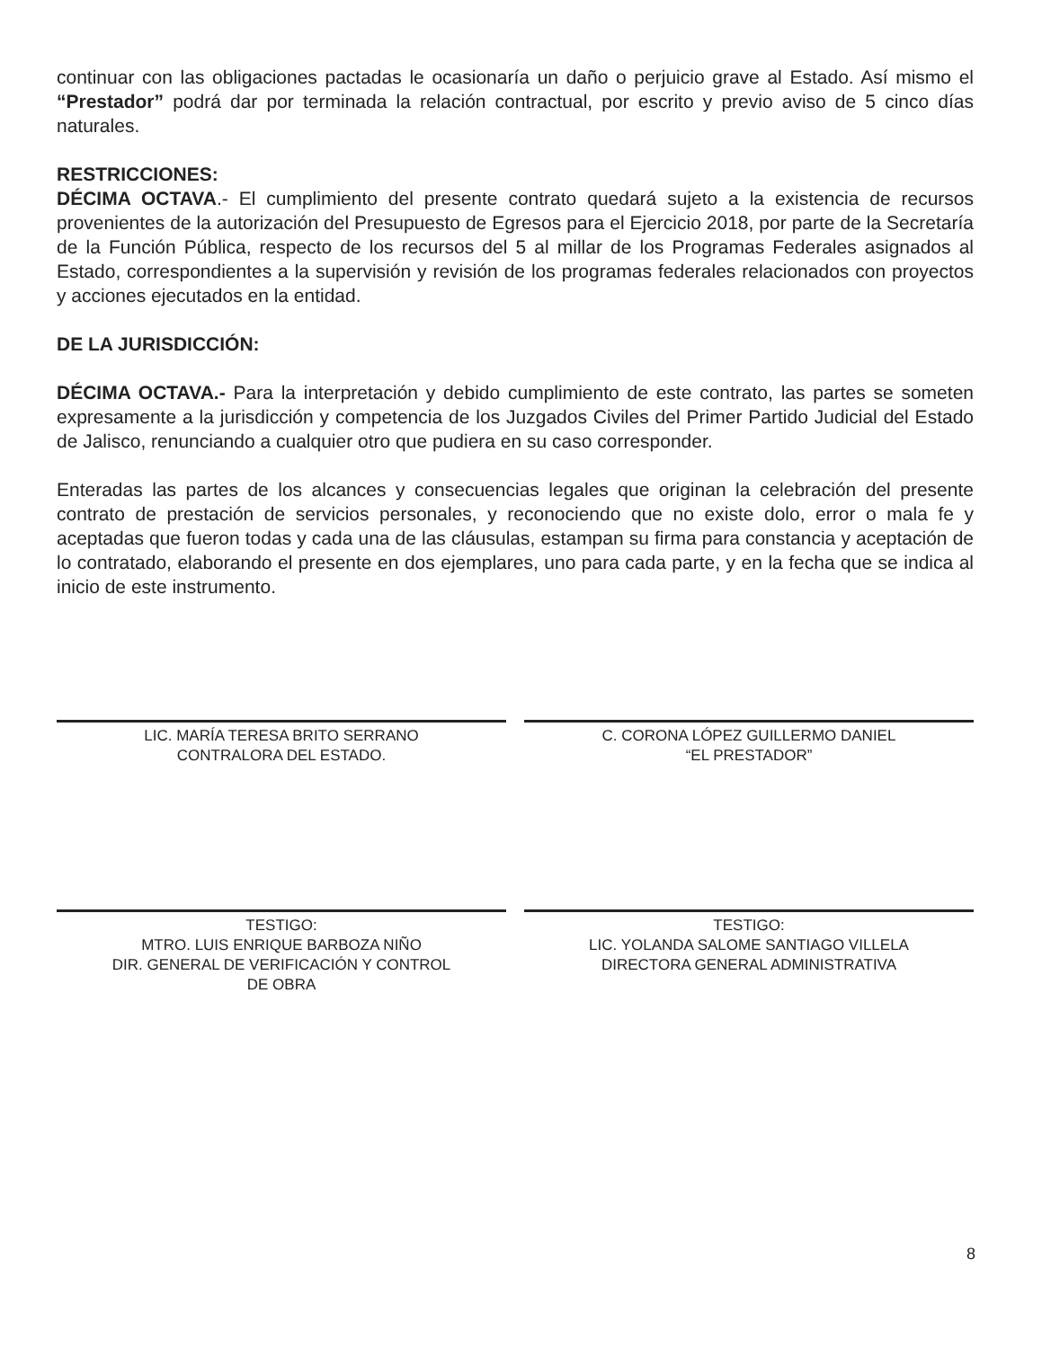continuar con las obligaciones pactadas le ocasionaría un daño o perjuicio grave al Estado. Así mismo el “Prestador” podrá dar por terminada la relación contractual, por escrito y previo aviso de 5 cinco días naturales.
RESTRICCIONES:
DÉCIMA OCTAVA.- El cumplimiento del presente contrato quedará sujeto a la existencia de recursos provenientes de la autorización del Presupuesto de Egresos para el Ejercicio 2018, por parte de la Secretaría de la Función Pública, respecto de los recursos del 5 al millar de los Programas Federales asignados al Estado, correspondientes a la supervisión y revisión de los programas federales relacionados con proyectos y acciones ejecutados en la entidad.
DE LA JURISDICCIÓN:
DÉCIMA OCTAVA.- Para la interpretación y debido cumplimiento de este contrato, las partes se someten expresamente a la jurisdicción y competencia de los Juzgados Civiles del Primer Partido Judicial del Estado de Jalisco, renunciando a cualquier otro que pudiera en su caso corresponder.
Enteradas las partes de los alcances y consecuencias legales que originan la celebración del presente contrato de prestación de servicios personales, y reconociendo que no existe dolo, error o mala fe y aceptadas que fueron todas y cada una de las cláusulas, estampan su firma para constancia y aceptación de lo contratado, elaborando el presente en dos ejemplares, uno para cada parte, y en la fecha que se indica al inicio de este instrumento.
LIC. MARÍA TERESA BRITO SERRANO
CONTRALORA DEL ESTADO.
C. CORONA LÓPEZ GUILLERMO DANIEL
“EL PRESTADOR”
TESTIGO:
MTRO. LUIS ENRIQUE BARBOZA NIÑO
DIR. GENERAL DE VERIFICACIÓN Y CONTROL
DE OBRA
TESTIGO:
LIC. YOLANDA SALOME SANTIAGO VILLELA
DIRECTORA GENERAL ADMINISTRATIVA
8